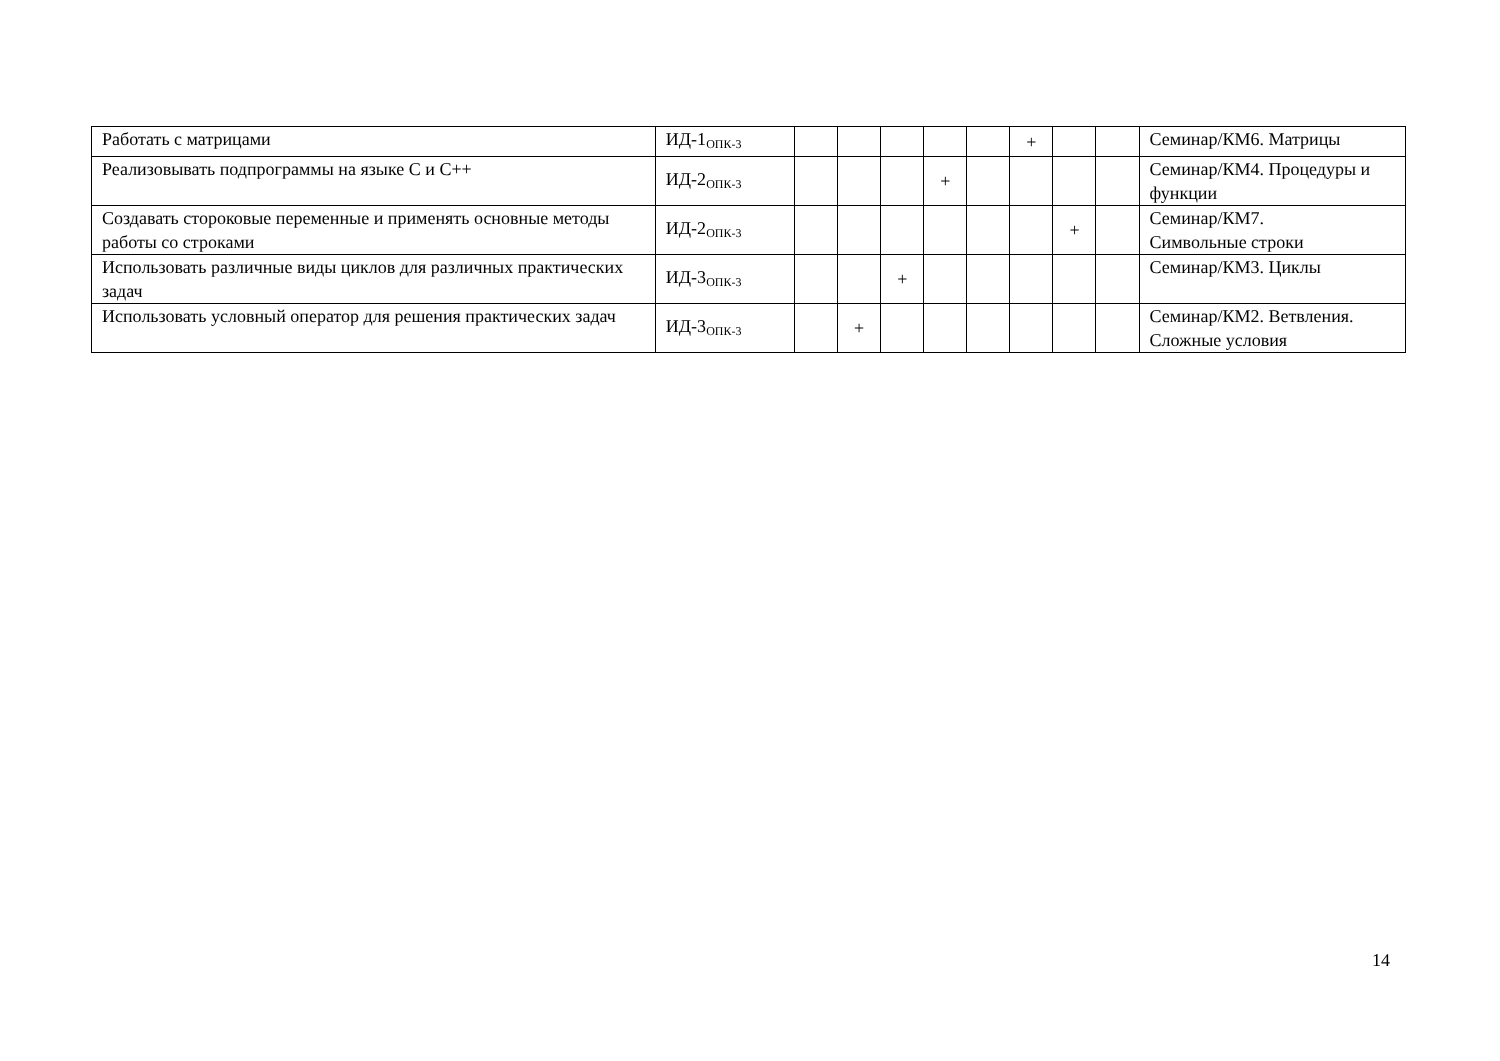| Работать с матрицами | ИД-1<sub>ОПК-3</sub> | | | | | | + | | | Семинар/КМ6. Матрицы |
| Реализовывать подпрограммы на языке С и С++ | ИД-2<sub>ОПК-3</sub> | | | | + | | | | | Семинар/КМ4. Процедуры и функции |
| Создавать стороковые переменные и применять основные методы работы со строками | ИД-2<sub>ОПК-3</sub> | | | | | | | + | | Семинар/КМ7. Символьные строки |
| Использовать различные виды циклов для различных практических задач | ИД-3<sub>ОПК-3</sub> | | | + | | | | | | Семинар/КМ3. Циклы |
| Использовать условный оператор для решения практических задач | ИД-3<sub>ОПК-3</sub> | | + | | | | | | | Семинар/КМ2. Ветвления. Сложные условия |
14